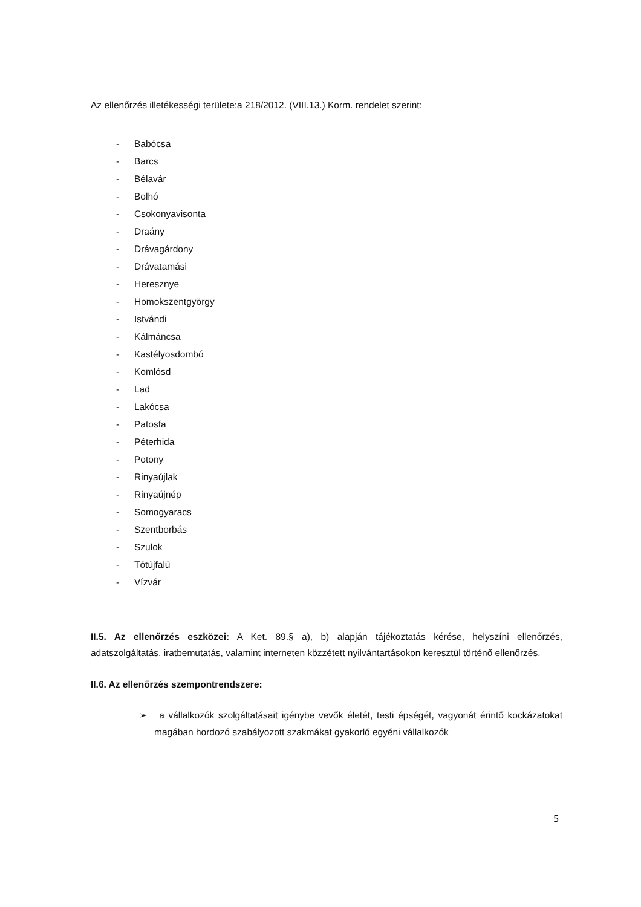Az ellenőrzés illetékességi területe:a 218/2012. (VIII.13.) Korm. rendelet szerint:
- Babócsa
- Barcs
- Bélavár
- Bolhó
- Csokonyavisonta
- Draány
- Drávagárdony
- Drávatamási
- Heresznye
- Homokszentgyörgy
- Istvándi
- Kálmáncsa
- Kastélyosdombó
- Komlósd
- Lad
- Lakócsa
- Patosfa
- Péterhida
- Potony
- Rinyaújlak
- Rinyaújnép
- Somogyaracs
- Szentborbás
- Szulok
- Tótújfalú
- Vízvár
II.5. Az ellenőrzés eszközei: A Ket. 89.§ a), b) alapján tájékoztatás kérése, helyszíni ellenőrzés, adatszolgáltatás, iratbemutatás, valamint interneten közzétett nyilvántartásokon keresztül történő ellenőrzés.
II.6. Az ellenőrzés szempontrendszere:
➢ a vállalkozók szolgáltatásait igénybe vevők életét, testi épségét, vagyonát érintő kockázatokat magában hordozó szabályozott szakmákat gyakorló egyéni vállalkozók
5